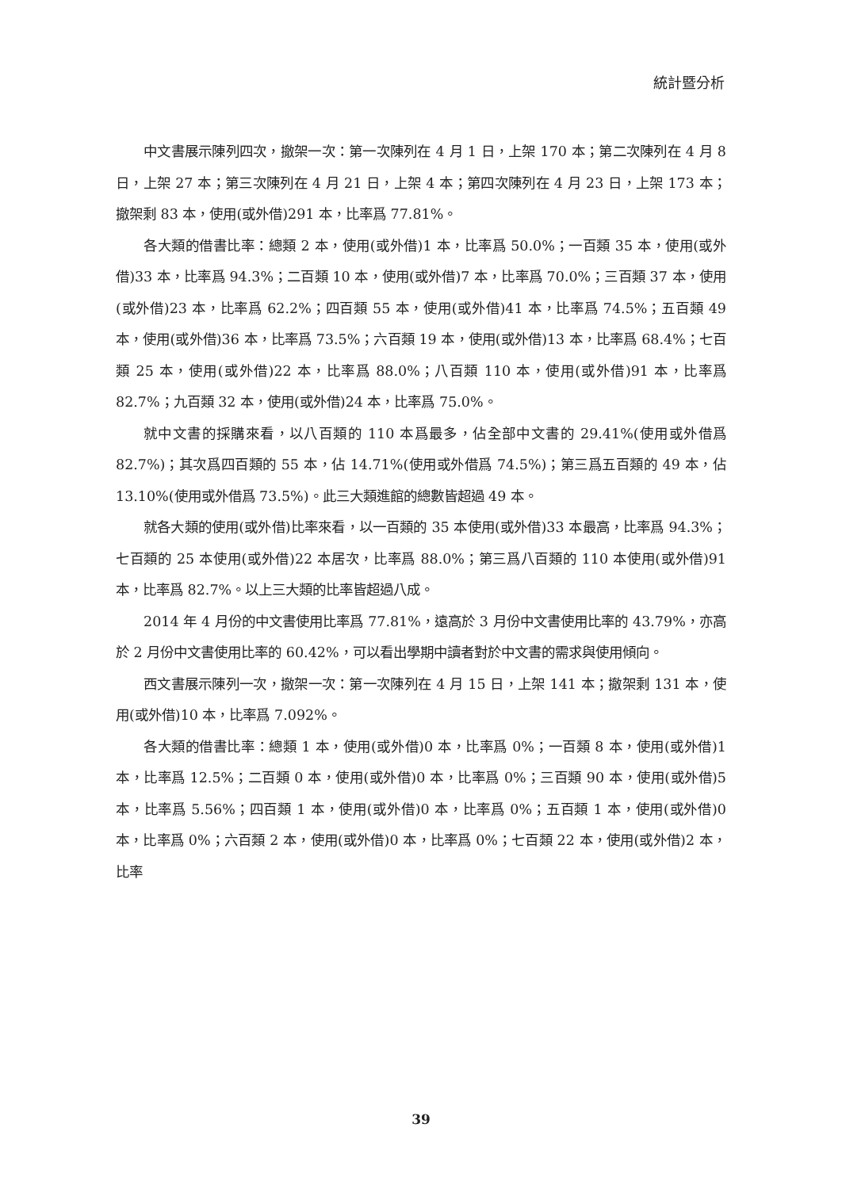統計暨分析
中文書展示陳列四次，撤架一次：第一次陳列在 4 月 1 日，上架 170 本；第二次陳列在 4 月 8 日，上架 27 本；第三次陳列在 4 月 21 日，上架 4 本；第四次陳列在 4 月 23 日，上架 173 本；撤架剩 83 本，使用(或外借)291 本，比率爲 77.81%。
各大類的借書比率：總類 2 本，使用(或外借)1 本，比率爲 50.0%；一百類 35 本，使用(或外借)33 本，比率爲 94.3%；二百類 10 本，使用(或外借)7 本，比率爲 70.0%；三百類 37 本，使用(或外借)23 本，比率爲 62.2%；四百類 55 本，使用(或外借)41 本，比率爲 74.5%；五百類 49 本，使用(或外借)36 本，比率爲 73.5%；六百類 19 本，使用(或外借)13 本，比率爲 68.4%；七百類 25 本，使用(或外借)22 本，比率爲 88.0%；八百類 110 本，使用(或外借)91 本，比率爲 82.7%；九百類 32 本，使用(或外借)24 本，比率爲 75.0%。
就中文書的採購來看，以八百類的 110 本爲最多，佔全部中文書的 29.41%(使用或外借爲 82.7%)；其次爲四百類的 55 本，佔 14.71%(使用或外借爲 74.5%)；第三爲五百類的 49 本，佔 13.10%(使用或外借爲 73.5%)。此三大類進館的總數皆超過 49 本。
就各大類的使用(或外借)比率來看，以一百類的 35 本使用(或外借)33 本最高，比率爲 94.3%；七百類的 25 本使用(或外借)22 本居次，比率爲 88.0%；第三爲八百類的 110 本使用(或外借)91 本，比率爲 82.7%。以上三大類的比率皆超過八成。
2014 年 4 月份的中文書使用比率爲 77.81%，遠高於 3 月份中文書使用比率的 43.79%，亦高於 2 月份中文書使用比率的 60.42%，可以看出學期中讀者對於中文書的需求與使用傾向。
西文書展示陳列一次，撤架一次：第一次陳列在 4 月 15 日，上架 141 本；撤架剩 131 本，使用(或外借)10 本，比率爲 7.092%。
各大類的借書比率：總類 1 本，使用(或外借)0 本，比率爲 0%；一百類 8 本，使用(或外借)1 本，比率爲 12.5%；二百類 0 本，使用(或外借)0 本，比率爲 0%；三百類 90 本，使用(或外借)5 本，比率爲 5.56%；四百類 1 本，使用(或外借)0 本，比率爲 0%；五百類 1 本，使用(或外借)0 本，比率爲 0%；六百類 2 本，使用(或外借)0 本，比率爲 0%；七百類 22 本，使用(或外借)2 本，比率
39